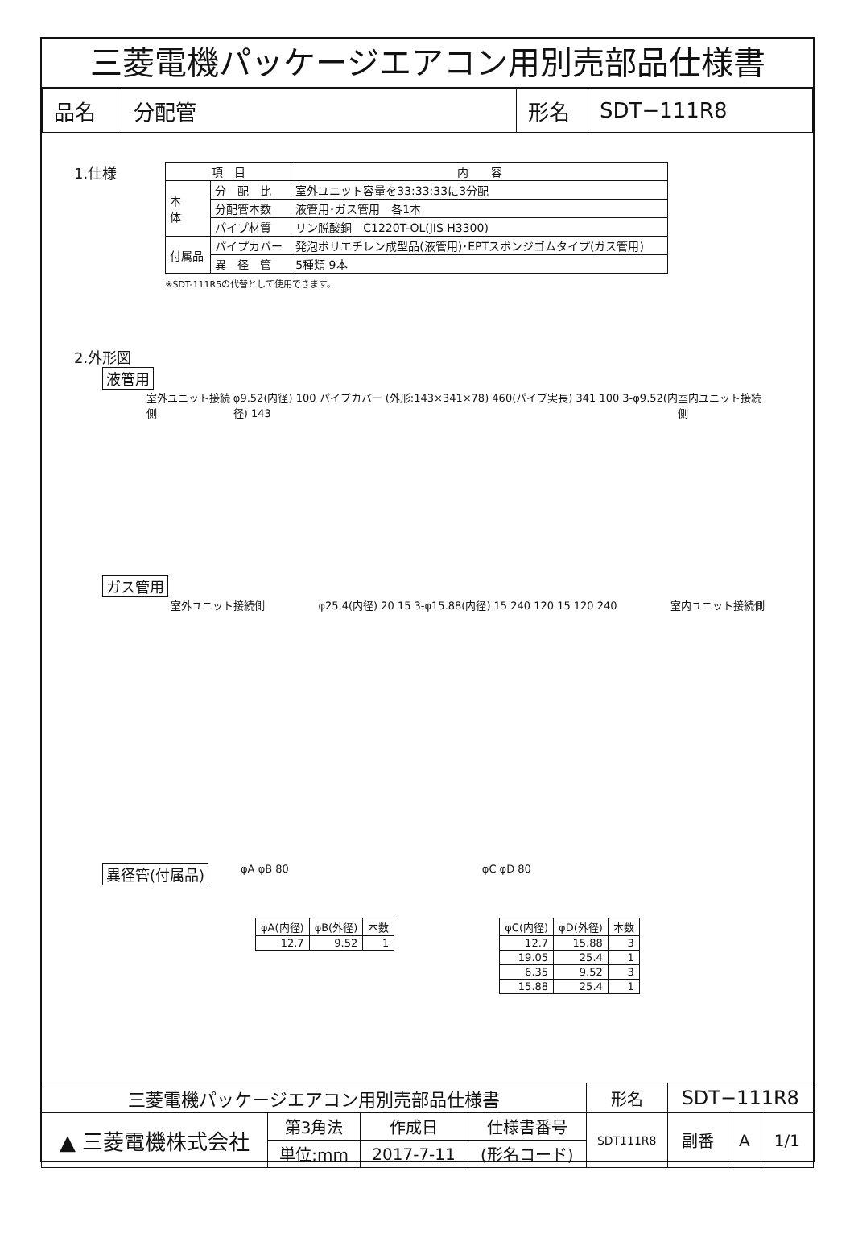三菱電機パッケージエアコン用別売部品仕様書
| 品名 | 分配管 | 形名 | SDT−111R8 |
1.仕様
| 項 目 | | 内 容 |
| --- | --- | --- |
| 本 体 | 分 配 比 | 室外ユニット容量を33:33:33に3分配 |
| | 分配管本数 | 液管用･ガス管用 各1本 |
| | パイプ材質 | リン脱酸銅 C1220T-OL(JIS H3300) |
| 付属品 | パイプカバー | 発泡ポリエチレン成型品(液管用)･EPTスポンジゴムタイプ(ガス管用) |
| | 異 径 管 | 5種類 9本 |
※SDT-111R5の代替として使用できます。
2.外形図
液管用
室外ユニット接続側 φ9.52(内径) 100 パイプカバー (外形:143×341×78) 460(パイプ実長) 341 100 3-φ9.52(内径) 143 室内ユニット接続側
ガス管用
室外ユニット接続側 φ25.4(内径) 20 15 3-φ15.88(内径) 15 240 120 15 120 240 室内ユニット接続側
異径管(付属品)
φA φB 80 φC φD 80
| φA(内径) | φB(外径) | 本数 |
| --- | --- | --- |
| 12.7 | 9.52 | 1 |
| φC(内径) | φD(外径) | 本数 |
| --- | --- | --- |
| 12.7 | 15.88 | 3 |
| 19.05 | 25.4 | 1 |
| 6.35 | 9.52 | 3 |
| 15.88 | 25.4 | 1 |
| 三菱電機パッケージエアコン用別売部品仕様書 | | | | 形名 | SDT−111R8 | | | |
| ▲ 三菱電機株式会社 | 第3角法 | 作成日 | 仕様書番号 | SDT111R8 | | 副番 | A | 1/1 |
| | 単位:mm | 2017-7-11 | (形名コード) | | | | | |